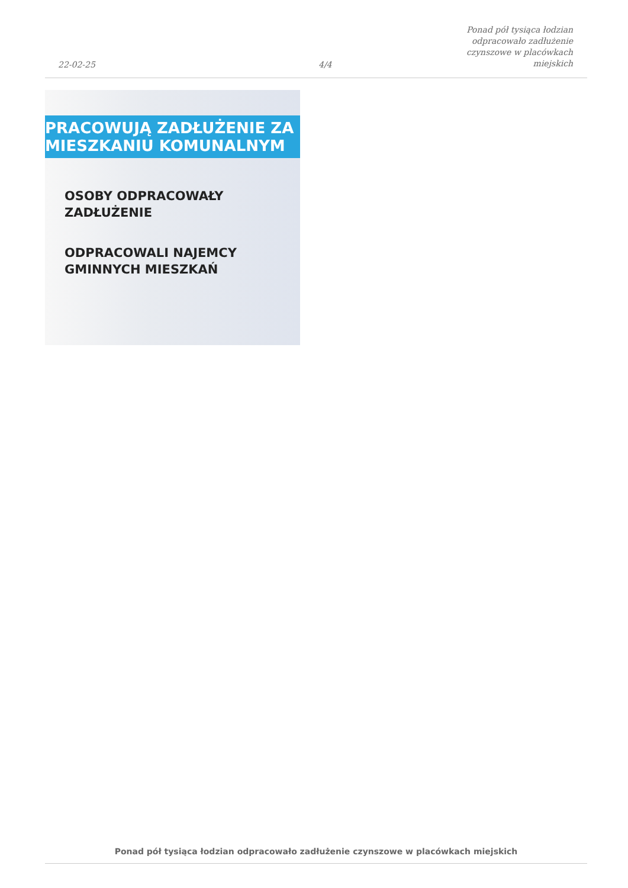22-02-25
4/4
Ponad pół tysiąca łodzian odpracowało zadłużenie czynszowe w placówkach miejskich
PRACOWUJĄ ZADŁUŻENIE ZA
MIESZKANIU KOMUNALNYM
OSOBY ODPRACOWAŁY
ZADŁUŻENIE
ODPRACOWALI NAJEMCY
GMINNYCH MIESZKAŃ
Ponad pół tysiąca łodzian odpracowało zadłużenie czynszowe w placówkach miejskich